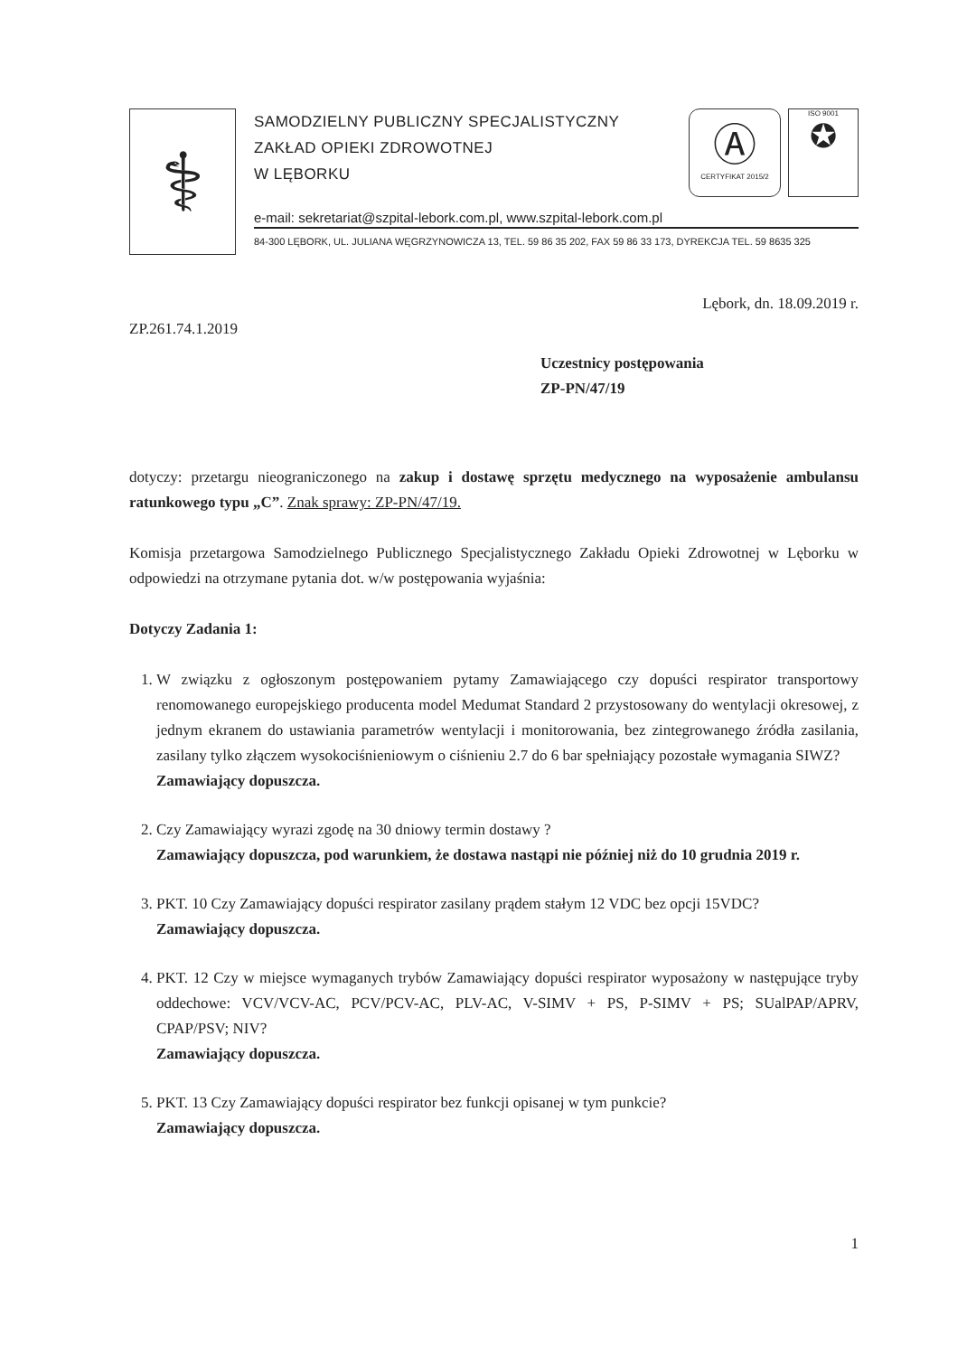⚕
SAMODZIELNY PUBLICZNY SPECJALISTYCZNY
ZAKŁAD OPIEKI ZDROWOTNEJ
W LĘBORKU
Ⓐ
CERTYFIKAT 2015/2
ISO 9001
✪
e-mail: sekretariat@szpital-lebork.com.pl, www.szpital-lebork.com.pl
84-300 LĘBORK, UL. JULIANA WĘGRZYNOWICZA 13, TEL. 59 86 35 202, FAX 59 86 33 173, DYREKCJA TEL. 59 8635 325
Lębork, dn. 18.09.2019 r.
ZP.261.74.1.2019
Uczestnicy postępowania
ZP-PN/47/19
dotyczy: przetargu nieograniczonego na zakup i dostawę sprzętu medycznego na wyposażenie ambulansu ratunkowego typu „C”. Znak sprawy: ZP-PN/47/19.
Komisja przetargowa Samodzielnego Publicznego Specjalistycznego Zakładu Opieki Zdrowotnej w Lęborku w odpowiedzi na otrzymane pytania dot. w/w postępowania wyjaśnia:
Dotyczy Zadania 1:
1. W związku z ogłoszonym postępowaniem pytamy Zamawiającego czy dopuści respirator transportowy renomowanego europejskiego producenta model Medumat Standard 2 przystosowany do wentylacji okresowej, z jednym ekranem do ustawiania parametrów wentylacji i monitorowania, bez zintegrowanego źródła zasilania, zasilany tylko złączem wysokociśnieniowym o ciśnieniu 2.7 do 6 bar spełniający pozostałe wymagania SIWZ?
Zamawiający dopuszcza.
2. Czy Zamawiający wyrazi zgodę na 30 dniowy termin dostawy ?
Zamawiający dopuszcza, pod warunkiem, że dostawa nastąpi nie później niż do 10 grudnia 2019 r.
3. PKT. 10 Czy Zamawiający dopuści respirator zasilany prądem stałym 12 VDC bez opcji 15VDC?
Zamawiający dopuszcza.
4. PKT. 12 Czy w miejsce wymaganych trybów Zamawiający dopuści respirator wyposażony w następujące tryby oddechowe: VCV/VCV-AC, PCV/PCV-AC, PLV-AC, V-SIMV + PS, P-SIMV + PS; SUalPAP/APRV, CPAP/PSV; NIV?
Zamawiający dopuszcza.
5. PKT. 13 Czy Zamawiający dopuści respirator bez funkcji opisanej w tym punkcie?
Zamawiający dopuszcza.
1